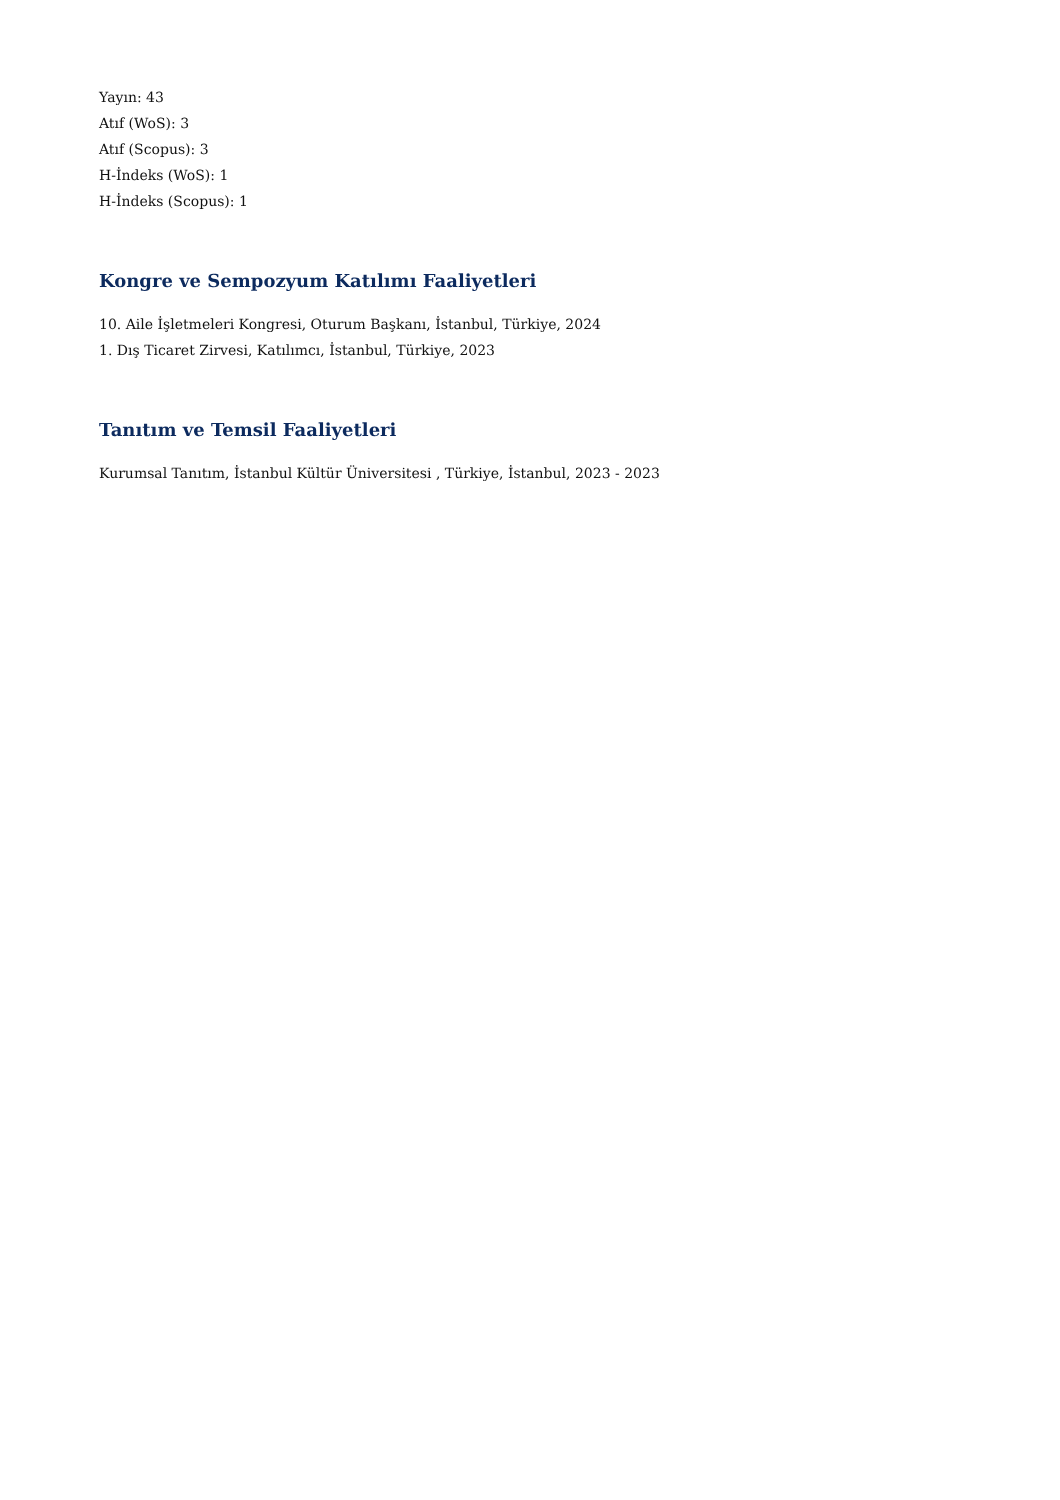Yayın: 43
Atıf (WoS): 3
Atıf (Scopus): 3
H-İndeks (WoS): 1
H-İndeks (Scopus): 1
Kongre ve Sempozyum Katılımı Faaliyetleri
10. Aile İşletmeleri Kongresi, Oturum Başkanı, İstanbul, Türkiye, 2024
1. Dış Ticaret Zirvesi, Katılımcı, İstanbul, Türkiye, 2023
Tanıtım ve Temsil Faaliyetleri
Kurumsal Tanıtım, İstanbul Kültür Üniversitesi , Türkiye, İstanbul, 2023 - 2023